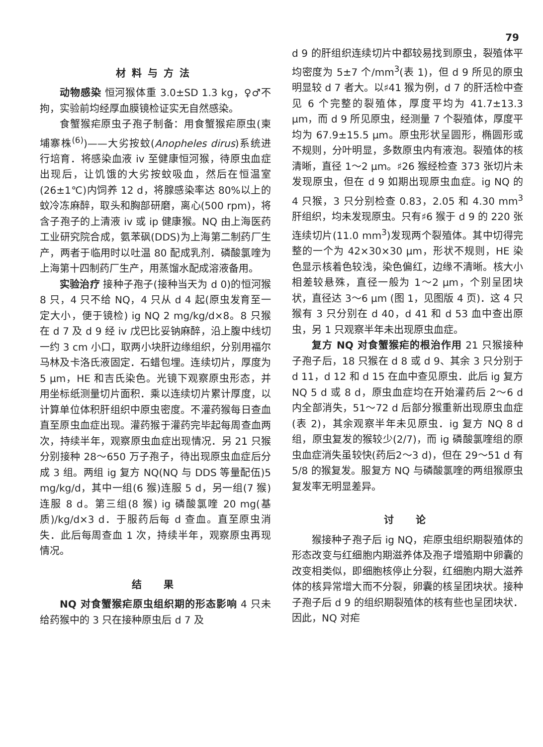79
材料与方法
动物感染 恒河猴体重 3.0±SD 1.3 kg，♀♂不拘，实验前均经厚血膜镜检证实无自然感染。
食蟹猴疟原虫子孢子制备：用食蟹猴疟原虫(柬埔寨株<sup>(6)</sup>)——大劣按蚊(Anopheles dirus)系统进行培育．将感染血液 iv 至健康恒河猴，待原虫血症出现后，让饥饿的大劣按蚊吸血，然后在恒温室(26±1℃)内饲养 12 d，将腺感染率达 80%以上的蚊冷冻麻醉，取头和胸部研磨，离心(500 rpm)，将含子孢子的上清液 iv 或 ip 健康猴。NQ 由上海医药工业研究院合成，氨苯砜(DDS)为上海第二制药厂生产，两者于临用时以吐温 80 配成乳剂．磷酸氯喹为上海第十四制药厂生产，用蒸馏水配成溶液备用。
实验治疗 接种子孢子(接种当天为 d 0)的恒河猴 8 只，4 只不给 NQ，4 只从 d 4 起(原虫发育至一定大小，便于镜检) ig NQ 2 mg/kg/d×8。8 只猴在 d 7 及 d 9 经 iv 戊巴比妥钠麻醉，沿上腹中线切一约 3 cm 小口，取两小块肝边缘组织，分别用福尔马林及卡洛氏液固定．石蜡包埋。连续切片，厚度为 5 μm，HE 和吉氏染色。光镜下观察原虫形态，并用坐标纸测量切片面积．乘以连续切片累计厚度，以计算单位体积肝组织中原虫密度。不灌药猴每日查血直至原虫血症出现。灌药猴于灌药完毕起每周查血两次，持续半年，观察原虫血症出现情况．另 21 只猴分别接种 28～650 万子孢子，待出现原虫血症后分成 3 组。两组 ig 复方 NQ(NQ 与 DDS 等量配伍)5 mg/kg/d，其中一组(6 猴)连服 5 d，另一组(7 猴)连服 8 d。第三组(8 猴) ig 磷酸氯喹 20 mg(基质)/kg/d×3 d．于服药后每 d 查血。直至原虫消失．此后每周查血 1 次，持续半年，观察原虫再现情况。
结　果
NQ 对食蟹猴疟原虫组织期的形态影响 4 只未给药猴中的 3 只在接种原虫后 d 7 及
d 9 的肝组织连续切片中都较易找到原虫，裂殖体平均密度为 5±7 个/mm<sup>3</sup>(表 1)，但 d 9 所见的原虫明显较 d 7 者大。以♯41 猴为例，d 7 的肝活检中查见 6 个完整的裂殖体，厚度平均为 41.7±13.3 μm，而 d 9 所见原虫，经测量 7 个裂殖体，厚度平均为 67.9±15.5 μm。原虫形状呈圆形，椭圆形或不规则，分叶明显，多数原虫内有液泡。裂殖体的核清晰，直径 1～2 μm。♯26 猴经检查 373 张切片未发现原虫，但在 d 9 如期出现原虫血症。ig NQ 的 4 只猴，3 只分别检查 0.83，2.05 和 4.30 mm<sup>3</sup> 肝组织，均未发现原虫。只有♯6 猴于 d 9 的 220 张连续切片(11.0 mm<sup>3</sup>)发现两个裂殖体。其中切得完整的一个为 42×30×30 μm，形状不规则，HE 染色显示核着色较浅，染色偏红，边缘不清晰。核大小相差较悬殊，直径一般为 1～2 μm，个别呈团块状，直径达 3～6 μm (图 1，见图版 4 页)．这 4 只猴有 3 只分别在 d 40，d 41 和 d 53 血中查出原虫，另 1 只观察半年未出现原虫血症。
复方 NQ 对食蟹猴疟的根治作用 21 只猴接种子孢子后，18 只猴在 d 8 或 d 9、其余 3 只分别于 d 11，d 12 和 d 15 在血中查见原虫．此后 ig 复方 NQ 5 d 或 8 d，原虫血症均在开始灌药后 2～6 d 内全部消失，51～72 d 后部分猴重新出现原虫血症(表 2)，其余观察半年未见原虫．ig 复方 NQ 8 d 组，原虫复发的猴较少(2/7)，而 ig 磷酸氯喹组的原虫血症消失虽较快(药后2～3 d)，但在 29～51 d 有 5/8 的猴复发。服复方 NQ 与磷酸氯喹的两组猴原虫复发率无明显差异。
讨　论
猴接种子孢子后 ig NQ，疟原虫组织期裂殖体的形态改变与红细胞内期滋养体及孢子增殖期中卵囊的改变相类似，即细胞核停止分裂，红细胞内期大滋养体的核异常增大而不分裂，卵囊的核呈团块状。接种子孢子后 d 9 的组织期裂殖体的核有些也呈团块状．因此，NQ 对疟